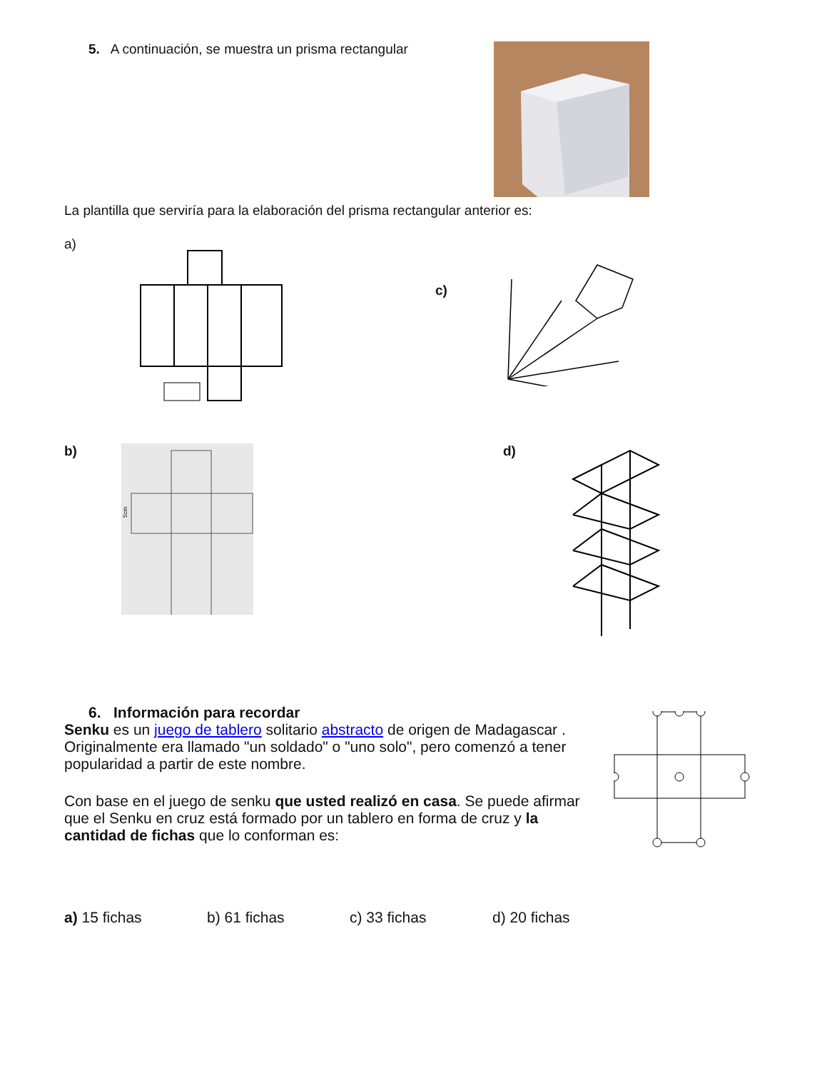5. A continuación, se muestra un prisma rectangular
La plantilla que serviría para la elaboración del prisma rectangular anterior es:
a)
c)
b)
5cm
d)
6. Información para recordar
Senku es un juego de tablero solitario abstracto de origen de Madagascar .
Originalmente era llamado "un soldado" o "uno solo", pero comenzó a tener popularidad a partir de este nombre.
Con base en el juego de senku que usted realizó en casa. Se puede afirmar que el Senku en cruz está formado por un tablero en forma de cruz y la cantidad de fichas que lo conforman es:
a) 15 fichas b) 61 fichas c) 33 fichas d) 20 fichas